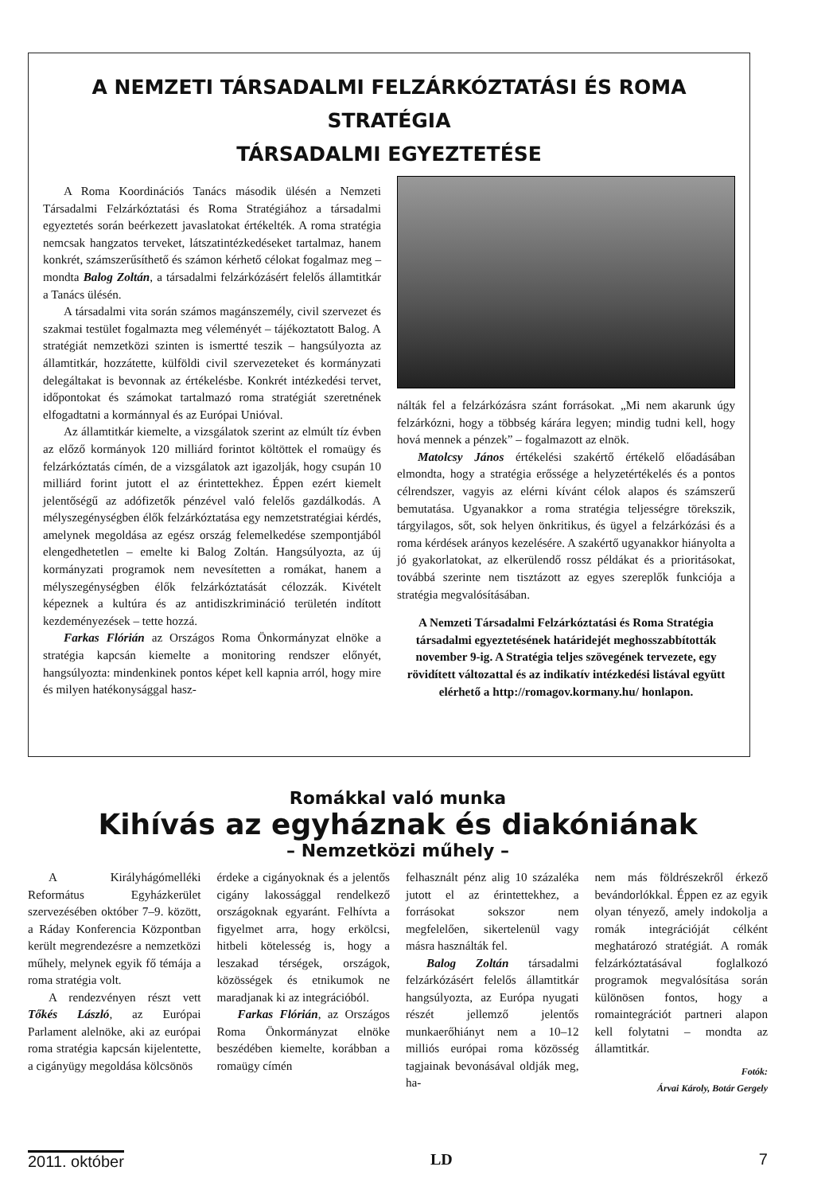A NEMZETI TÁRSADALMI FELZÁRKÓZTATÁSI ÉS ROMA STRATÉGIA
TÁRSADALMI EGYEZTETÉSE
A Roma Koordinációs Tanács második ülésén a Nemzeti Társadalmi Felzárkóztatási és Roma Stratégiához a társadalmi egyeztetés során beérkezett javaslatokat értékelték. A roma stratégia nemcsak hangzatos terveket, látszatintézkedéseket tartalmaz, hanem konkrét, számszerűsíthető és számon kérhető célokat fogalmaz meg – mondta Balog Zoltán, a társadalmi felzárkózásért felelős államtitkár a Tanács ülésén.
A társadalmi vita során számos magánszemély, civil szervezet és szakmai testület fogalmazta meg véleményét – tájékoztatott Balog. A stratégiát nemzetközi szinten is ismertté teszik – hangsúlyozta az államtitkár, hozzátette, külföldi civil szervezeteket és kormányzati delegáltakat is bevonnak az értékelésbe. Konkrét intézkedési tervet, időpontokat és számokat tartalmazó roma stratégiát szeretnének elfogadtatni a kormánnyal és az Európai Unióval.
Az államtitkár kiemelte, a vizsgálatok szerint az elmúlt tíz évben az előző kormányok 120 milliárd forintot költöttek el romaügy és felzárkóztatás címén, de a vizsgálatok azt igazolják, hogy csupán 10 milliárd forint jutott el az érintettekhez. Éppen ezért kiemelt jelentőségű az adófizetők pénzével való felelős gazdálkodás. A mélyszegénységben élők felzárkóztatása egy nemzetstratégiai kérdés, amelynek megoldása az egész ország felemelkedése szempontjából elengedhetetlen – emelte ki Balog Zoltán. Hangsúlyozta, az új kormányzati programok nem nevesítetten a romákat, hanem a mélyszegénységben élők felzárkóztatását célozzák. Kivételt képeznek a kultúra és az antidiszkrimináció területén indított kezdeményezések – tette hozzá.
Farkas Flórián az Országos Roma Önkormányzat elnöke a stratégia kapcsán kiemelte a monitoring rendszer előnyét, hangsúlyozta: mindenkinek pontos képet kell kapnia arról, hogy mire és milyen hatékonysággal hasz-
nálták fel a felzárkózásra szánt forrásokat. „Mi nem akarunk úgy felzárkózni, hogy a többség kárára legyen; mindig tudni kell, hogy hová mennek a pénzek” – fogalmazott az elnök.
Matolcsy János értékelési szakértő értékelő előadásában elmondta, hogy a stratégia erőssége a helyzetértékelés és a pontos célrendszer, vagyis az elérni kívánt célok alapos és számszerű bemutatása. Ugyanakkor a roma stratégia teljességre törekszik, tárgyilagos, sőt, sok helyen önkritikus, és ügyel a felzárkózási és a roma kérdések arányos kezelésére. A szakértő ugyanakkor hiányolta a jó gyakorlatokat, az elkerülendő rossz példákat és a prioritásokat, továbbá szerinte nem tisztázott az egyes szereplők funkciója a stratégia megvalósításában.
A Nemzeti Társadalmi Felzárkóztatási és Roma Stratégia társadalmi egyeztetésének határidejét meghosszabbították november 9-ig. A Stratégia teljes szövegének tervezete, egy rövidített változattal és az indikatív intézkedési listával együtt elérhető a http://romagov.kormany.hu/ honlapon.
Romákkal való munka
Kihívás az egyháznak és diakóniának
– Nemzetközi műhely –
A Királyhágómelléki Református Egyházkerület szervezésében október 7–9. között, a Ráday Konferencia Központban került megrendezésre a nemzetközi műhely, melynek egyik fő témája a roma stratégia volt.
A rendezvényen részt vett Tőkés László, az Európai Parlament alelnöke, aki az európai roma stratégia kapcsán kijelentette, a cigányügy megoldása kölcsönös
érdeke a cigányoknak és a jelentős cigány lakossággal rendelkező országoknak egyaránt. Felhívta a figyelmet arra, hogy erkölcsi, hitbeli kötelesség is, hogy a leszakad térségek, országok, közösségek és etnikumok ne maradjanak ki az integrációból.
Farkas Flórián, az Országos Roma Önkormányzat elnöke beszédében kiemelte, korábban a romaügy címén
felhasznált pénz alig 10 százaléka jutott el az érintettekhez, a forrásokat sokszor nem megfelelően, sikertelenül vagy másra használták fel.
Balog Zoltán társadalmi felzárkózásért felelős államtitkár hangsúlyozta, az Európa nyugati részét jellemző jelentős munkaerőhiányt nem a 10–12 milliós európai roma közösség tagjainak bevonásával oldják meg, ha-
nem más földrészekről érkező bevándorlókkal. Éppen ez az egyik olyan tényező, amely indokolja a romák integrációját célként meghatározó stratégiát. A romák felzárkóztatásával foglalkozó programok megvalósítása során különösen fontos, hogy a romaintegrációt partneri alapon kell folytatni – mondta az államtitkár.
Fotók:
Árvai Károly, Botár Gergely
2011. október LD 7